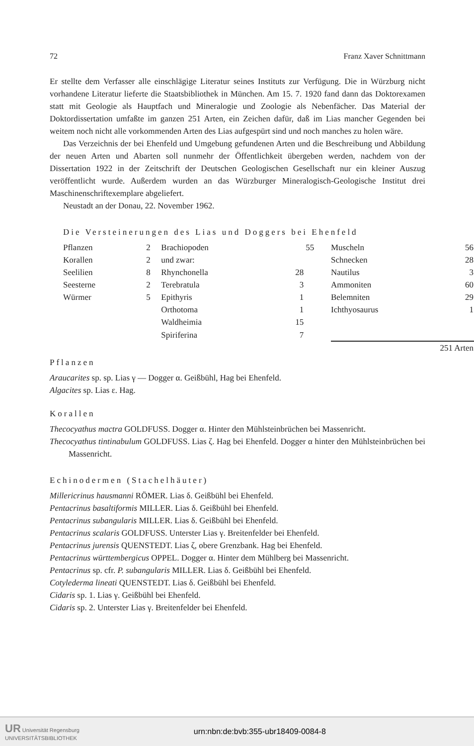72 Franz Xaver Schnittmann
Er stellte dem Verfasser alle einschlägige Literatur seines Instituts zur Verfügung. Die in Würzburg nicht vorhandene Literatur lieferte die Staatsbibliothek in München. Am 15. 7. 1920 fand dann das Doktorexamen statt mit Geologie als Hauptfach und Mineralogie und Zoologie als Nebenfächer. Das Material der Doktordissertation umfaßte im ganzen 251 Arten, ein Zeichen dafür, daß im Lias mancher Gegenden bei weitem noch nicht alle vorkommenden Arten des Lias aufgespürt sind und noch manches zu holen wäre.
Das Verzeichnis der bei Ehenfeld und Umgebung gefundenen Arten und die Beschreibung und Abbildung der neuen Arten und Abarten soll nunmehr der Öffentlichkeit übergeben werden, nachdem von der Dissertation 1922 in der Zeitschrift der Deutschen Geologischen Gesellschaft nur ein kleiner Auszug veröffentlicht wurde. Außerdem wurden an das Würzburger Mineralogisch-Geologische Institut drei Maschinenschriftexemplare abgeliefert.
Neustadt an der Donau, 22. November 1962.
Die Versteinerungen des Lias und Doggers bei Ehenfeld
| Pflanzen | 2 | Brachiopoden | | 55 | Muscheln | 56 |
| Korallen | 2 | und zwar: | | | Schnecken | 28 |
| Seelilien | 8 | Rhynchonella | 28 | | Nautilus | 3 |
| Seesterne | 2 | Terebratula | 3 | | Ammoniten | 60 |
| Würmer | 5 | Epithyris | 1 | | Belemniten | 29 |
| | | Orthotoma | 1 | | Ichthyosaurus | 1 |
| | | Waldheimia | 15 | | | |
| | | Spiriferina | 7 | | | |
| | | | | | 251 Arten | |
Pflanzen
Araucarites sp. sp. Lias γ — Dogger α. Geißbühl, Hag bei Ehenfeld.
Algacites sp. Lias ε. Hag.
Korallen
Thecocyathus mactra GOLDFUSS. Dogger α. Hinter den Mühlsteinbrüchen bei Massenricht.
Thecocyathus tintinabulum GOLDFUSS. Lias ζ. Hag bei Ehenfeld. Dogger α hinter den Mühlsteinbrüchen bei Massenricht.
Echinodermen (Stachelhäuter)
Millericrinus hausmanni RÖMER. Lias δ. Geißbühl bei Ehenfeld.
Pentacrinus basaltiformis MILLER. Lias δ. Geißbühl bei Ehenfeld.
Pentacrinus subangularis MILLER. Lias δ. Geißbühl bei Ehenfeld.
Pentacrinus scalaris GOLDFUSS. Unterster Lias γ. Breitenfelder bei Ehenfeld.
Pentacrinus jurensis QUENSTEDT. Lias ζ, obere Grenzbank. Hag bei Ehenfeld.
Pentacrinus württembergicus OPPEL. Dogger α. Hinter dem Mühlberg bei Massenricht.
Pentacrinus sp. cfr. P. subangularis MILLER. Lias δ. Geißbühl bei Ehenfeld.
Cotylederma lineati QUENSTEDT. Lias δ. Geißbühl bei Ehenfeld.
Cidaris sp. 1. Lias γ. Geißbühl bei Ehenfeld.
Cidaris sp. 2. Unterster Lias γ. Breitenfelder bei Ehenfeld.
UR Universität Regensburg
UNIVERSITÄTSBIBLIOTHEK
urn:nbn:de:bvb:355-ubr18409-0084-8